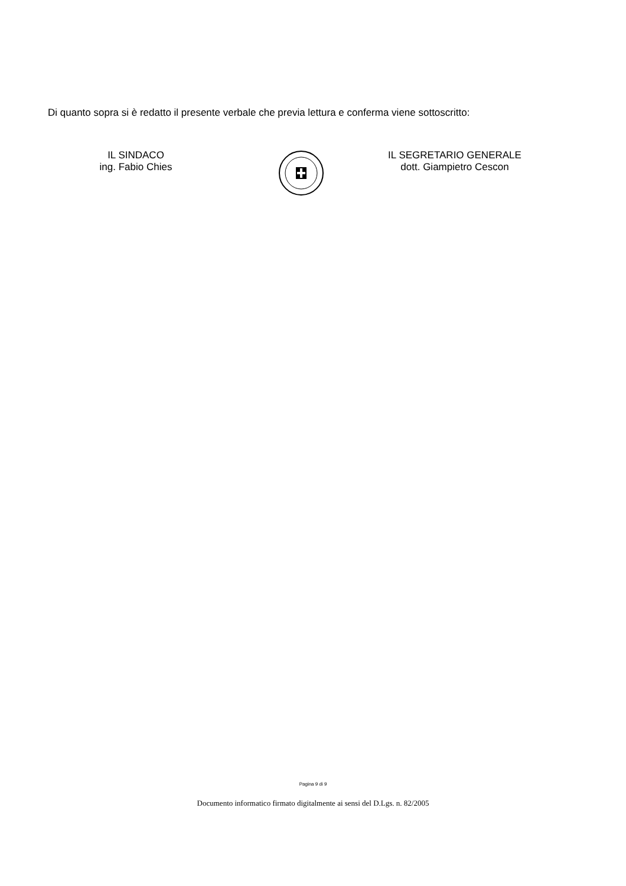Di quanto sopra si è redatto il presente verbale che previa lettura e conferma viene sottoscritto:
IL SINDACO
ing. Fabio Chies
IL SEGRETARIO GENERALE
dott. Giampietro Cescon
Pagina 9 di 9
Documento informatico firmato digitalmente ai sensi del D.Lgs. n. 82/2005